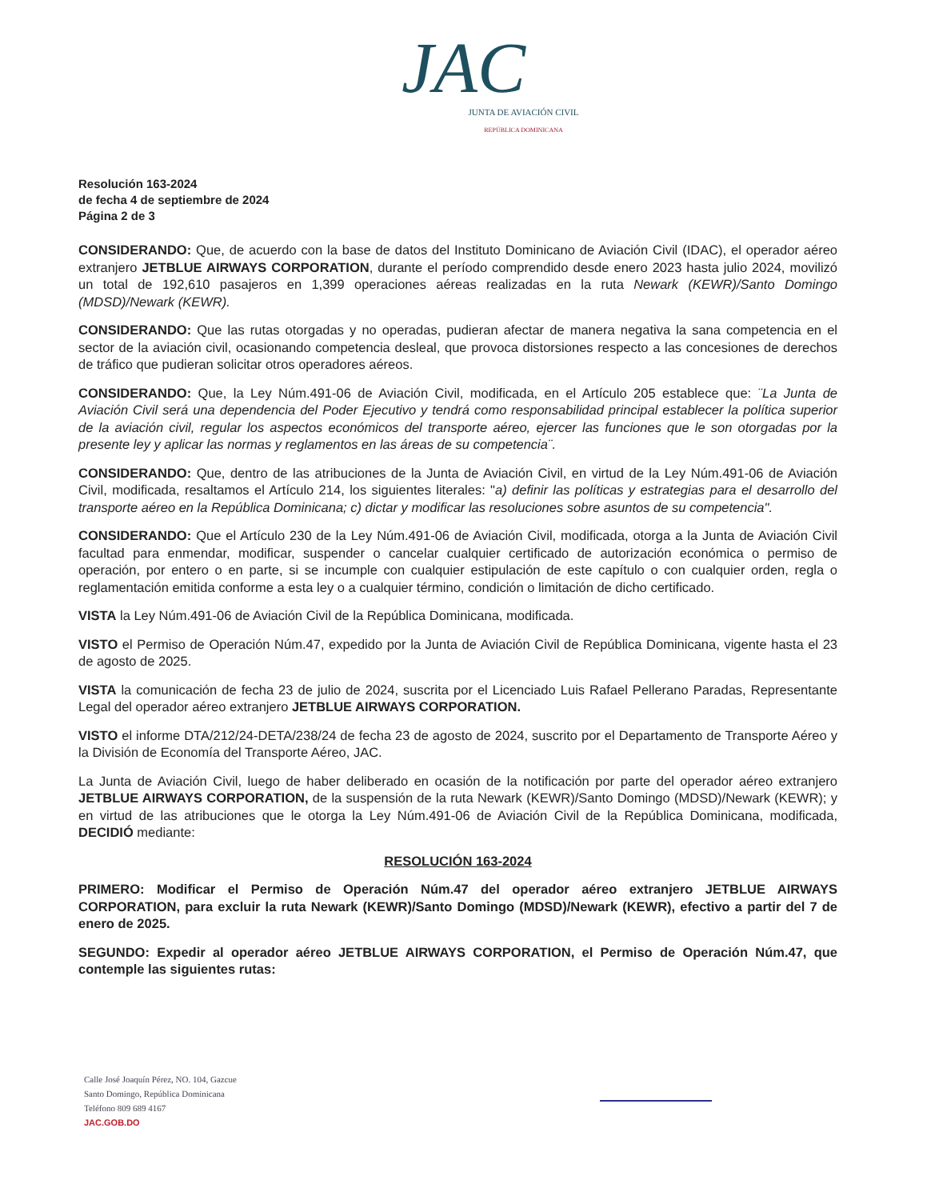JAC
JUNTA DE AVIACIÓN CIVIL
REPÚBLICA DOMINICANA
Resolución 163-2024
de fecha 4 de septiembre de 2024
Página 2 de 3
CONSIDERANDO: Que, de acuerdo con la base de datos del Instituto Dominicano de Aviación Civil (IDAC), el operador aéreo extranjero JETBLUE AIRWAYS CORPORATION, durante el período comprendido desde enero 2023 hasta julio 2024, movilizó un total de 192,610 pasajeros en 1,399 operaciones aéreas realizadas en la ruta Newark (KEWR)/Santo Domingo (MDSD)/Newark (KEWR).
CONSIDERANDO: Que las rutas otorgadas y no operadas, pudieran afectar de manera negativa la sana competencia en el sector de la aviación civil, ocasionando competencia desleal, que provoca distorsiones respecto a las concesiones de derechos de tráfico que pudieran solicitar otros operadores aéreos.
CONSIDERANDO: Que, la Ley Núm.491-06 de Aviación Civil, modificada, en el Artículo 205 establece que: ¨La Junta de Aviación Civil será una dependencia del Poder Ejecutivo y tendrá como responsabilidad principal establecer la política superior de la aviación civil, regular los aspectos económicos del transporte aéreo, ejercer las funciones que le son otorgadas por la presente ley y aplicar las normas y reglamentos en las áreas de su competencia¨.
CONSIDERANDO: Que, dentro de las atribuciones de la Junta de Aviación Civil, en virtud de la Ley Núm.491-06 de Aviación Civil, modificada, resaltamos el Artículo 214, los siguientes literales: "a) definir las políticas y estrategias para el desarrollo del transporte aéreo en la República Dominicana; c) dictar y modificar las resoluciones sobre asuntos de su competencia".
CONSIDERANDO: Que el Artículo 230 de la Ley Núm.491-06 de Aviación Civil, modificada, otorga a la Junta de Aviación Civil facultad para enmendar, modificar, suspender o cancelar cualquier certificado de autorización económica o permiso de operación, por entero o en parte, si se incumple con cualquier estipulación de este capítulo o con cualquier orden, regla o reglamentación emitida conforme a esta ley o a cualquier término, condición o limitación de dicho certificado.
VISTA la Ley Núm.491-06 de Aviación Civil de la República Dominicana, modificada.
VISTO el Permiso de Operación Núm.47, expedido por la Junta de Aviación Civil de República Dominicana, vigente hasta el 23 de agosto de 2025.
VISTA la comunicación de fecha 23 de julio de 2024, suscrita por el Licenciado Luis Rafael Pellerano Paradas, Representante Legal del operador aéreo extranjero JETBLUE AIRWAYS CORPORATION.
VISTO el informe DTA/212/24-DETA/238/24 de fecha 23 de agosto de 2024, suscrito por el Departamento de Transporte Aéreo y la División de Economía del Transporte Aéreo, JAC.
La Junta de Aviación Civil, luego de haber deliberado en ocasión de la notificación por parte del operador aéreo extranjero JETBLUE AIRWAYS CORPORATION, de la suspensión de la ruta Newark (KEWR)/Santo Domingo (MDSD)/Newark (KEWR); y en virtud de las atribuciones que le otorga la Ley Núm.491-06 de Aviación Civil de la República Dominicana, modificada, DECIDIÓ mediante:
RESOLUCIÓN 163-2024
PRIMERO: Modificar el Permiso de Operación Núm.47 del operador aéreo extranjero JETBLUE AIRWAYS CORPORATION, para excluir la ruta Newark (KEWR)/Santo Domingo (MDSD)/Newark (KEWR), efectivo a partir del 7 de enero de 2025.
SEGUNDO: Expedir al operador aéreo JETBLUE AIRWAYS CORPORATION, el Permiso de Operación Núm.47, que contemple las siguientes rutas:
Calle José Joaquín Pérez, NO. 104, Gazcue
Santo Domingo, República Dominicana
Teléfono 809 689 4167
JAC.GOB.DO